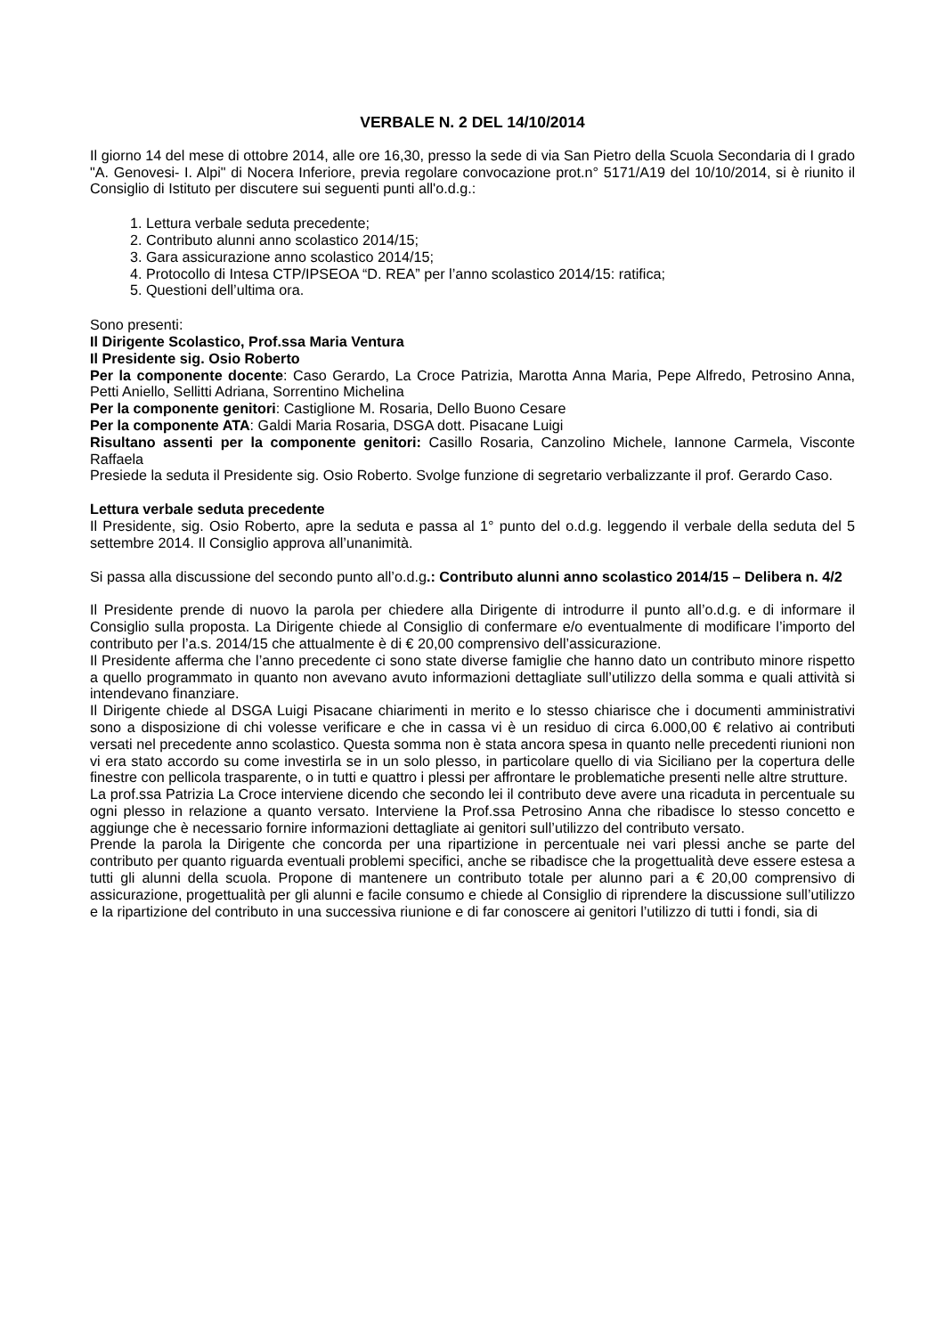VERBALE N. 2 DEL 14/10/2014
Il giorno 14 del mese di ottobre 2014, alle ore 16,30, presso la sede di via San Pietro della Scuola Secondaria di I grado "A. Genovesi- I. Alpi" di Nocera Inferiore, previa regolare convocazione prot.n° 5171/A19 del 10/10/2014, si è riunito il Consiglio di Istituto per discutere sui seguenti punti all'o.d.g.:
1. Lettura verbale seduta precedente;
2. Contributo alunni anno scolastico 2014/15;
3. Gara assicurazione anno scolastico 2014/15;
4. Protocollo di Intesa CTP/IPSEOA “D. REA” per l’anno scolastico 2014/15: ratifica;
5. Questioni dell’ultima ora.
Sono presenti:
Il Dirigente Scolastico, Prof.ssa Maria Ventura
Il Presidente sig. Osio Roberto
Per la componente docente: Caso Gerardo, La Croce Patrizia, Marotta Anna Maria, Pepe Alfredo, Petrosino Anna, Petti Aniello, Sellitti Adriana, Sorrentino Michelina
Per la componente genitori: Castiglione M. Rosaria, Dello Buono Cesare
Per la componente ATA: Galdi Maria Rosaria, DSGA dott. Pisacane Luigi
Risultano assenti per la componente genitori: Casillo Rosaria, Canzolino Michele, Iannone Carmela, Visconte Raffaela
Presiede la seduta il Presidente sig. Osio Roberto. Svolge funzione di segretario verbalizzante il prof. Gerardo Caso.
Lettura verbale seduta precedente
Il Presidente, sig. Osio Roberto, apre la seduta e passa al 1° punto del o.d.g. leggendo il verbale della seduta del 5 settembre 2014. Il Consiglio approva all’unanimità.
Si passa alla discussione del secondo punto all’o.d.g.: Contributo alunni anno scolastico 2014/15 – Delibera n. 4/2
Il Presidente prende di nuovo la parola per chiedere alla Dirigente di introdurre il punto all’o.d.g. e di informare il Consiglio sulla proposta. La Dirigente chiede al Consiglio di confermare e/o eventualmente di modificare l’importo del contributo per l’a.s. 2014/15 che attualmente è di € 20,00 comprensivo dell’assicurazione.
Il Presidente afferma che l’anno precedente ci sono state diverse famiglie che hanno dato un contributo minore rispetto a quello programmato in quanto non avevano avuto informazioni dettagliate sull’utilizzo della somma e quali attività si intendevano finanziare.
Il Dirigente chiede al DSGA Luigi Pisacane chiarimenti in merito e lo stesso chiarisce che i documenti amministrativi sono a disposizione di chi volesse verificare e che in cassa vi è un residuo di circa 6.000,00 € relativo ai contributi versati nel precedente anno scolastico. Questa somma non è stata ancora spesa in quanto nelle precedenti riunioni non vi era stato accordo su come investirla se in un solo plesso, in particolare quello di via Siciliano per la copertura delle finestre con pellicola trasparente, o in tutti e quattro i plessi per affrontare le problematiche presenti nelle altre strutture.
La prof.ssa Patrizia La Croce interviene dicendo che secondo lei il contributo deve avere una ricaduta in percentuale su ogni plesso in relazione a quanto versato. Interviene la Prof.ssa Petrosino Anna che ribadisce lo stesso concetto e aggiunge che è necessario fornire informazioni dettagliate ai genitori sull’utilizzo del contributo versato.
Prende la parola la Dirigente che concorda per una ripartizione in percentuale nei vari plessi anche se parte del contributo per quanto riguarda eventuali problemi specifici, anche se ribadisce che la progettualità deve essere estesa a tutti gli alunni della scuola. Propone di mantenere un contributo totale per alunno pari a € 20,00 comprensivo di assicurazione, progettualità per gli alunni e facile consumo e chiede al Consiglio di riprendere la discussione sull’utilizzo e la ripartizione del contributo in una successiva riunione e di far conoscere ai genitori l’utilizzo di tutti i fondi, sia di